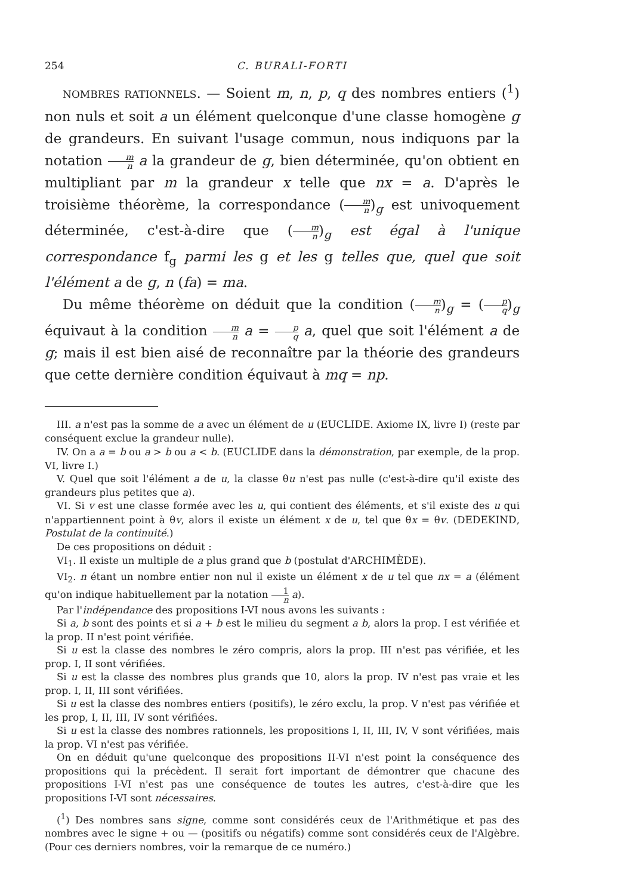254 C. BURALI-FORTI
NOMBRES RATIONNELS. — Soient m, n, p, q des nombres entiers (<sup>1</sup>) non nuls et soit a un élément quelconque d'une classe homogène g de grandeurs. En suivant l'usage commun, nous indiquons par la notation m n a la grandeur de g, bien déterminée, qu'on obtient en multipliant par m la grandeur x telle que nx = a. D'après le troisième théorème, la correspondance (m n)<sub>g</sub> est univoquement déterminée, c'est-à-dire que (m n)<sub>g</sub> est égal à l'unique correspondance f<sub>g</sub> parmi les g et les g telles que, quel que soit l'élément a de g, n (fa) = ma.
Du même théorème on déduit que la condition (m n)<sub>g</sub> = (p q)<sub>g</sub> équivaut à la condition m n a = p q a, quel que soit l'élément a de g; mais il est bien aisé de reconnaître par la théorie des grandeurs que cette dernière condition équivaut à mq = np.
III. a n'est pas la somme de a avec un élément de u (EUCLIDE. Axiome IX, livre I) (reste par conséquent exclue la grandeur nulle).
IV. On a a = b ou a > b ou a < b. (EUCLIDE dans la démonstration, par exemple, de la prop. VI, livre I.)
V. Quel que soit l'élément a de u, la classe θu n'est pas nulle (c'est-à-dire qu'il existe des grandeurs plus petites que a).
VI. Si v est une classe formée avec les u, qui contient des éléments, et s'il existe des u qui n'appartiennent point à θv, alors il existe un élément x de u, tel que θx = θv. (DEDEKIND, Postulat de la continuité.)
De ces propositions on déduit :
VI<sub>1</sub>. Il existe un multiple de a plus grand que b (postulat d'ARCHIMÈDE).
VI<sub>2</sub>. n étant un nombre entier non nul il existe un élément x de u tel que nx = a (élément qu'on indique habituellement par la notation 1 n a).
Par l'indépendance des propositions I-VI nous avons les suivants :
Si a, b sont des points et si a + b est le milieu du segment a b, alors la prop. I est vérifiée et la prop. II n'est point vérifiée.
Si u est la classe des nombres le zéro compris, alors la prop. III n'est pas vérifiée, et les prop. I, II sont vérifiées.
Si u est la classe des nombres plus grands que 10, alors la prop. IV n'est pas vraie et les prop. I, II, III sont vérifiées.
Si u est la classe des nombres entiers (positifs), le zéro exclu, la prop. V n'est pas vérifiée et les prop, I, II, III, IV sont vérifiées.
Si u est la classe des nombres rationnels, les propositions I, II, III, IV, V sont vérifiées, mais la prop. VI n'est pas vérifiée.
On en déduit qu'une quelconque des propositions II-VI n'est point la conséquence des propositions qui la précèdent. Il serait fort important de démontrer que chacune des propositions I-VI n'est pas une conséquence de toutes les autres, c'est-à-dire que les propositions I-VI sont nécessaires.
(<sup>1</sup>) Des nombres sans signe, comme sont considérés ceux de l'Arithmétique et pas des nombres avec le signe + ou — (positifs ou négatifs) comme sont considérés ceux de l'Algèbre. (Pour ces derniers nombres, voir la remarque de ce numéro.)